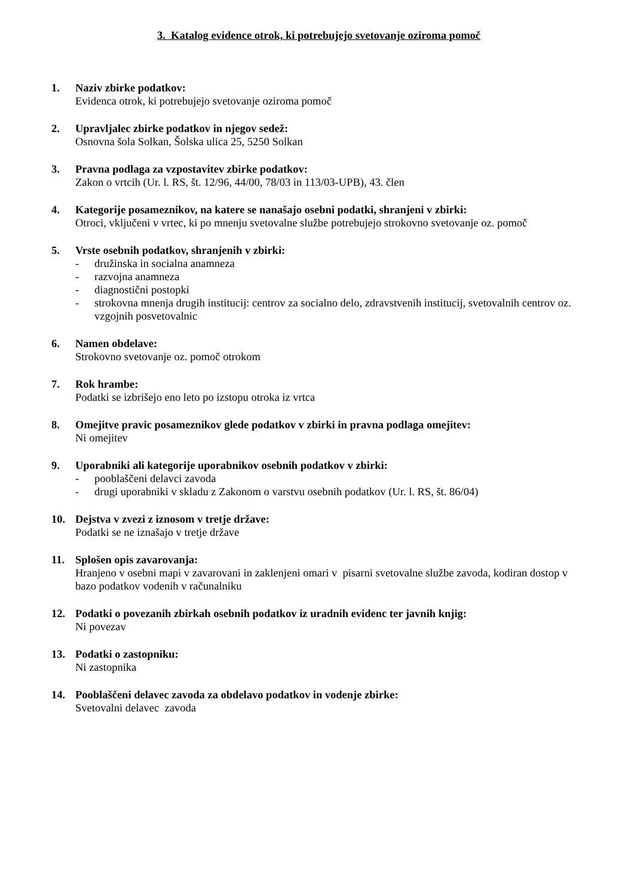3. Katalog evidence otrok, ki potrebujejo svetovanje oziroma pomoč
1. Naziv zbirke podatkov:
Evidenca otrok, ki potrebujejo svetovanje oziroma pomoč
2. Upravljalec zbirke podatkov in njegov sedež:
Osnovna šola Solkan, Šolska ulica 25, 5250 Solkan
3. Pravna podlaga za vzpostavitev zbirke podatkov:
Zakon o vrtcih (Ur. l. RS, št. 12/96, 44/00, 78/03 in 113/03-UPB), 43. člen
4. Kategorije posameznikov, na katere se nanašajo osebni podatki, shranjeni v zbirki:
Otroci, vključeni v vrtec, ki po mnenju svetovalne službe potrebujejo strokovno svetovanje oz. pomoč
5. Vrste osebnih podatkov, shranjenih v zbirki:
- družinska in socialna anamneza
- razvojna anamneza
- diagnostični postopki
- strokovna mnenja drugih institucij: centrov za socialno delo, zdravstvenih institucij, svetovalnih centrov oz. vzgojnih posvetovalnic
6. Namen obdelave:
Strokovno svetovanje oz. pomoč otrokom
7. Rok hrambe:
Podatki se izbrišejo eno leto po izstopu otroka iz vrtca
8. Omejitve pravic posameznikov glede podatkov v zbirki in pravna podlaga omejitev:
Ni omejitev
9. Uporabniki ali kategorije uporabnikov osebnih podatkov v zbirki:
- pooblaščeni delavci zavoda
- drugi uporabniki v skladu z Zakonom o varstvu osebnih podatkov (Ur. l. RS, št. 86/04)
10. Dejstva v zvezi z iznosom v tretje države:
Podatki se ne iznašajo v tretje države
11. Splošen opis zavarovanja:
Hranjeno v osebni mapi v zavarovani in zaklenjeni omari v pisarni svetovalne službe zavoda, kodiran dostop v bazo podatkov vodenih v računalniku
12. Podatki o povezanih zbirkah osebnih podatkov iz uradnih evidenc ter javnih knjig:
Ni povezav
13. Podatki o zastopniku:
Ni zastopnika
14. Pooblaščeni delavec zavoda za obdelavo podatkov in vodenje zbirke:
Svetovalni delavec zavoda